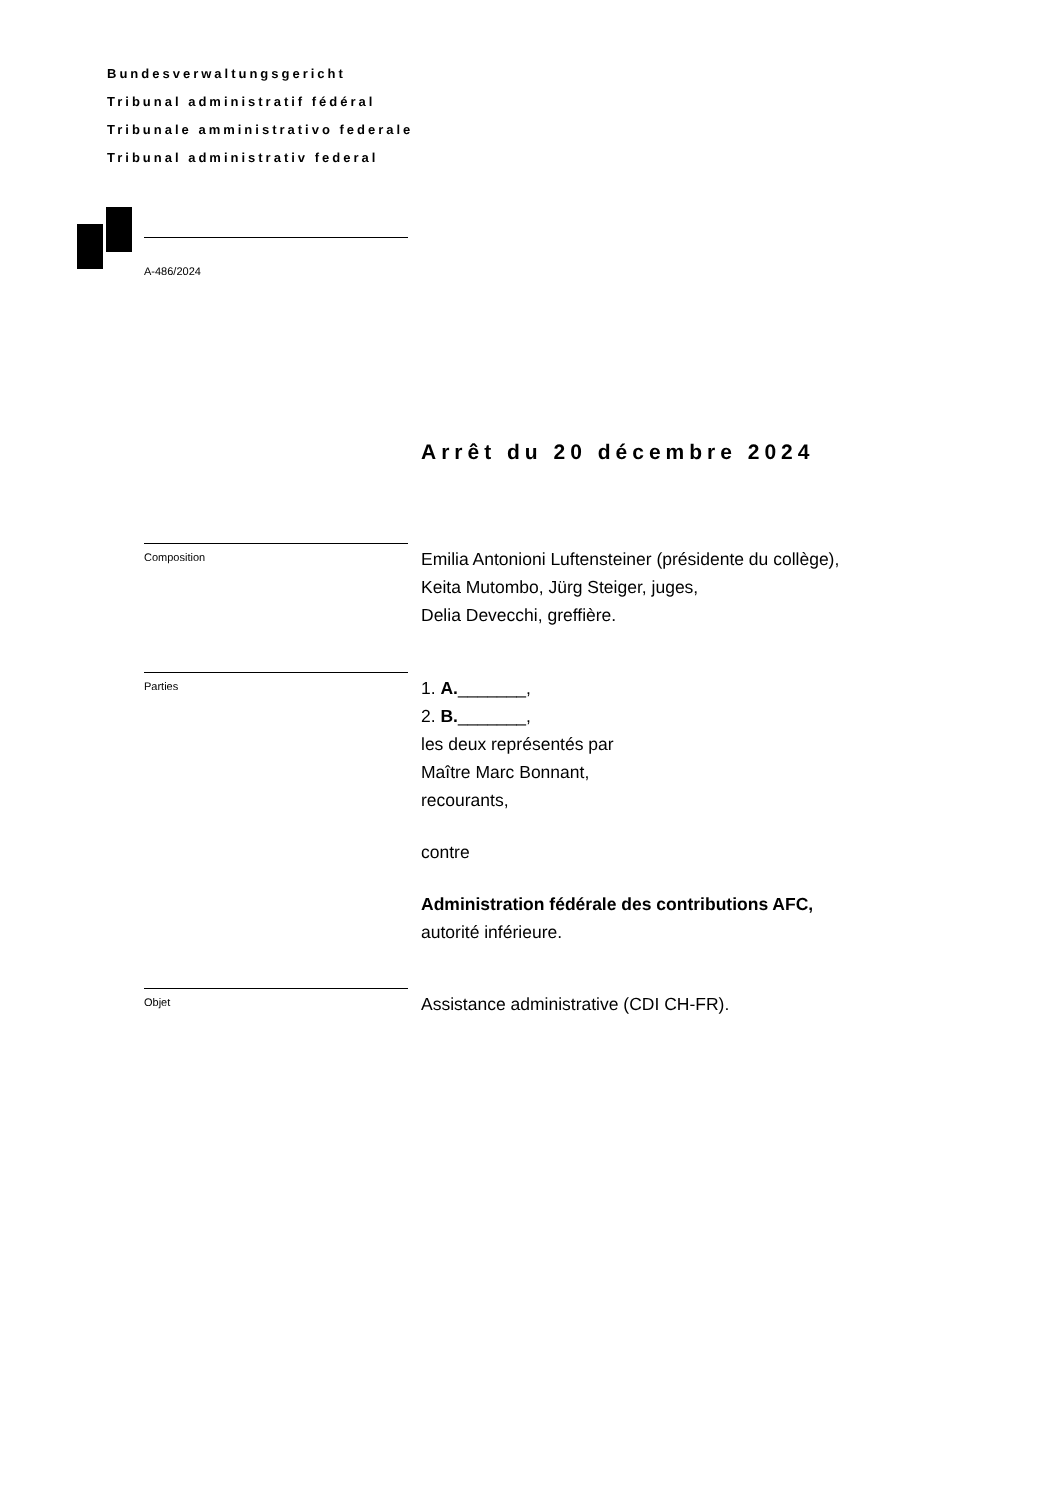Bundesverwaltungsgericht
Tribunal administratif fédéral
Tribunale amministrativo federale
Tribunal administrativ federal
A-486/2024
Arrêt du 20 décembre 2024
Composition
Emilia Antonioni Luftensteiner (présidente du collège),
Keita Mutombo, Jürg Steiger, juges,
Delia Devecchi, greffière.
Parties
1. A._______,
2. B._______,
les deux représentés par
Maître Marc Bonnant,
recourants,
contre
Administration fédérale des contributions AFC,
autorité inférieure.
Objet
Assistance administrative (CDI CH-FR).